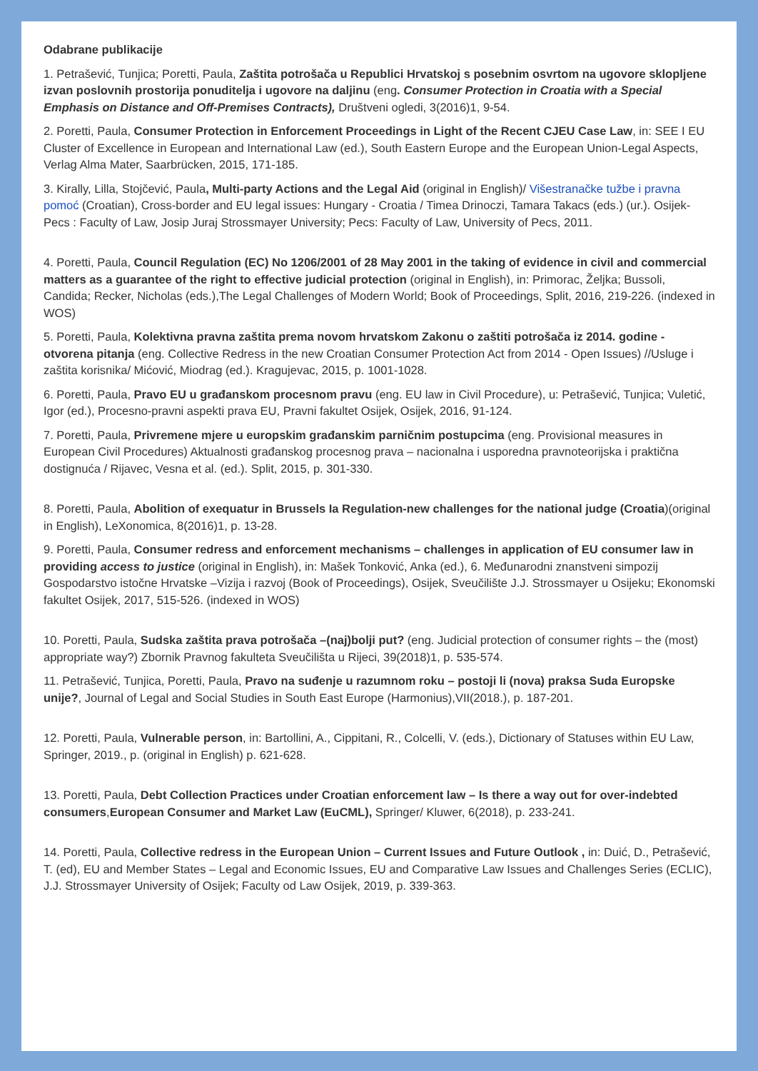Odabrane publikacije
1. Petrašević, Tunjica; Poretti, Paula, Zaštita potrošača u Republici Hrvatskoj s posebnim osvrtom na ugovore sklopljene izvan poslovnih prostorija ponuditelja i ugovore na daljinu (eng. Consumer Protection in Croatia with a Special Emphasis on Distance and Off-Premises Contracts), Društveni ogledi, 3(2016)1, 9-54.
2. Poretti, Paula, Consumer Protection in Enforcement Proceedings in Light of the Recent CJEU Case Law, in: SEE I EU Cluster of Excellence in European and International Law (ed.), South Eastern Europe and the European Union-Legal Aspects, Verlag Alma Mater, Saarbrücken, 2015, 171-185.
3. Kirally, Lilla, Stojčević, Paula, Multi-party Actions and the Legal Aid (original in English)/ Višestranačke tužbe i pravna pomoć (Croatian), Cross-border and EU legal issues: Hungary - Croatia / Timea Drinoczi, Tamara Takacs (eds.) (ur.). Osijek-Pecs : Faculty of Law, Josip Juraj Strossmayer University; Pecs: Faculty of Law, University of Pecs, 2011.
4. Poretti, Paula, Council Regulation (EC) No 1206/2001 of 28 May 2001 in the taking of evidence in civil and commercial matters as a guarantee of the right to effective judicial protection (original in English), in: Primorac, Željka; Bussoli, Candida; Recker, Nicholas (eds.),The Legal Challenges of Modern World; Book of Proceedings, Split, 2016, 219-226. (indexed in WOS)
5. Poretti, Paula, Kolektivna pravna zaštita prema novom hrvatskom Zakonu o zaštiti potrošača iz 2014. godine - otvorena pitanja (eng. Collective Redress in the new Croatian Consumer Protection Act from 2014 - Open Issues) //Usluge i zaštita korisnika/ Mićović, Miodrag (ed.). Kragujevac, 2015, p. 1001-1028.
6. Poretti, Paula, Pravo EU u građanskom procesnom pravu (eng. EU law in Civil Procedure), u: Petrašević, Tunjica; Vuletić, Igor (ed.), Procesno-pravni aspekti prava EU, Pravni fakultet Osijek, Osijek, 2016, 91-124.
7. Poretti, Paula, Privremene mjere u europskim građanskim parničnim postupcima (eng. Provisional measures in European Civil Procedures) Aktualnosti građanskog procesnog prava – nacionalna i usporedna pravnoteorijska i praktična dostignuća / Rijavec, Vesna et al. (ed.). Split, 2015, p. 301-330.
8. Poretti, Paula, Abolition of exequatur in Brussels Ia Regulation-new challenges for the national judge (Croatia)(original in English), LeXonomica, 8(2016)1, p. 13-28.
9. Poretti, Paula, Consumer redress and enforcement mechanisms – challenges in application of EU consumer law in providing access to justice (original in English), in: Mašek Tonković, Anka (ed.), 6. Međunarodni znanstveni simpozij Gospodarstvo istočne Hrvatske –Vizija i razvoj (Book of Proceedings), Osijek, Sveučilište J.J. Strossmayer u Osijeku; Ekonomski fakultet Osijek, 2017, 515-526. (indexed in WOS)
10. Poretti, Paula, Sudska zaštita prava potrošača –(naj)bolji put? (eng. Judicial protection of consumer rights – the (most) appropriate way?) Zbornik Pravnog fakulteta Sveučilišta u Rijeci, 39(2018)1, p. 535-574.
11. Petrašević, Tunjica, Poretti, Paula, Pravo na suđenje u razumnom roku – postoji li (nova) praksa Suda Europske unije?, Journal of Legal and Social Studies in South East Europe (Harmonius),VII(2018.), p. 187-201.
12. Poretti, Paula, Vulnerable person, in: Bartollini, A., Cippitani, R., Colcelli, V. (eds.), Dictionary of Statuses within EU Law, Springer, 2019., p. (original in English) p. 621-628.
13. Poretti, Paula, Debt Collection Practices under Croatian enforcement law – Is there a way out for over-indebted consumers,European Consumer and Market Law (EuCML), Springer/ Kluwer, 6(2018), p. 233-241.
14. Poretti, Paula, Collective redress in the European Union – Current Issues and Future Outlook , in: Duić, D., Petrašević, T. (ed), EU and Member States – Legal and Economic Issues, EU and Comparative Law Issues and Challenges Series (ECLIC), J.J. Strossmayer University of Osijek; Faculty od Law Osijek, 2019, p. 339-363.